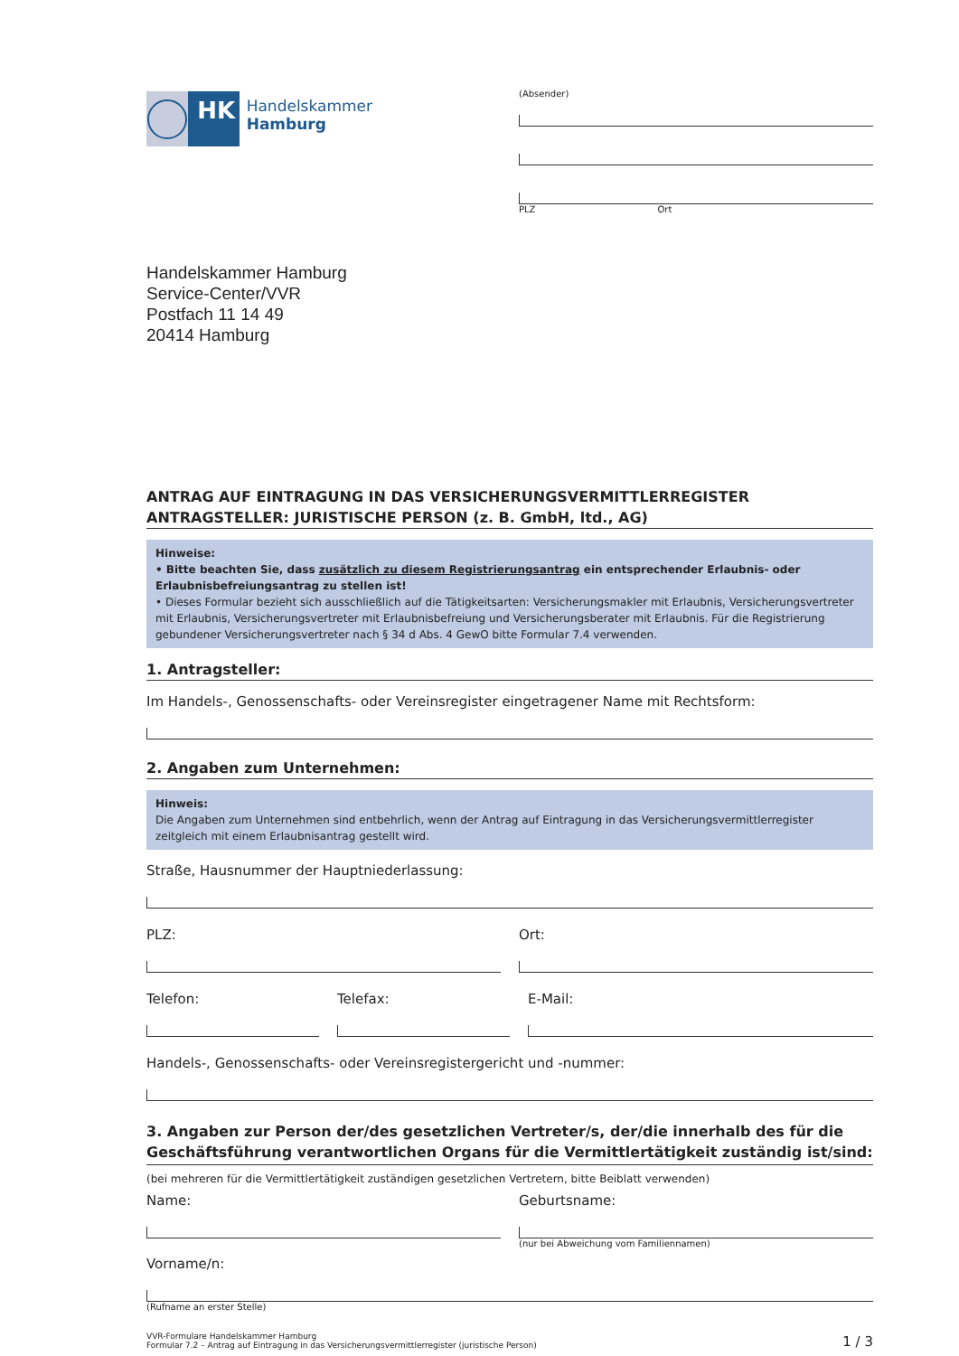HK
Handelskammer
Hamburg
(Absender)
PLZ Ort
Handelskammer Hamburg
Service-Center/VVR
Postfach 11 14 49
20414 Hamburg
ANTRAG AUF EINTRAGUNG IN DAS VERSICHERUNGSVERMITTLERREGISTER
ANTRAGSTELLER: JURISTISCHE PERSON (z. B. GmbH, ltd., AG)
Hinweise:
• Bitte beachten Sie, dass zusätzlich zu diesem Registrierungsantrag ein entsprechender Erlaubnis- oder Erlaubnisbefreiungsantrag zu stellen ist!
• Dieses Formular bezieht sich ausschließlich auf die Tätigkeitsarten: Versicherungsmakler mit Erlaubnis, Versicherungsvertreter mit Erlaubnis, Versicherungsvertreter mit Erlaubnisbefreiung und Versicherungsberater mit Erlaubnis. Für die Registrierung gebundener Versicherungsvertreter nach § 34 d Abs. 4 GewO bitte Formular 7.4 verwenden.
1. Antragsteller:
Im Handels-, Genossenschafts- oder Vereinsregister eingetragener Name mit Rechtsform:
2. Angaben zum Unternehmen:
Hinweis:
Die Angaben zum Unternehmen sind entbehrlich, wenn der Antrag auf Eintragung in das Versicherungsvermittlerregister zeitgleich mit einem Erlaubnisantrag gestellt wird.
Straße, Hausnummer der Hauptniederlassung:
PLZ: Ort:
Telefon: Telefax: E-Mail:
Handels-, Genossenschafts- oder Vereinsregistergericht und -nummer:
3. Angaben zur Person der/des gesetzlichen Vertreter/s, der/die innerhalb des für die Geschäftsführung verantwortlichen Organs für die Vermittlertätigkeit zuständig ist/sind:
(bei mehreren für die Vermittlertätigkeit zuständigen gesetzlichen Vertretern, bitte Beiblatt verwenden)
Name: Geburtsname:
(nur bei Abweichung vom Familiennamen)
Vorname/n:
(Rufname an erster Stelle)
VVR-Formulare Handelskammer Hamburg
Formular 7.2 – Antrag auf Eintragung in das Versicherungsvermittlerregister (juristische Person)
1 / 3